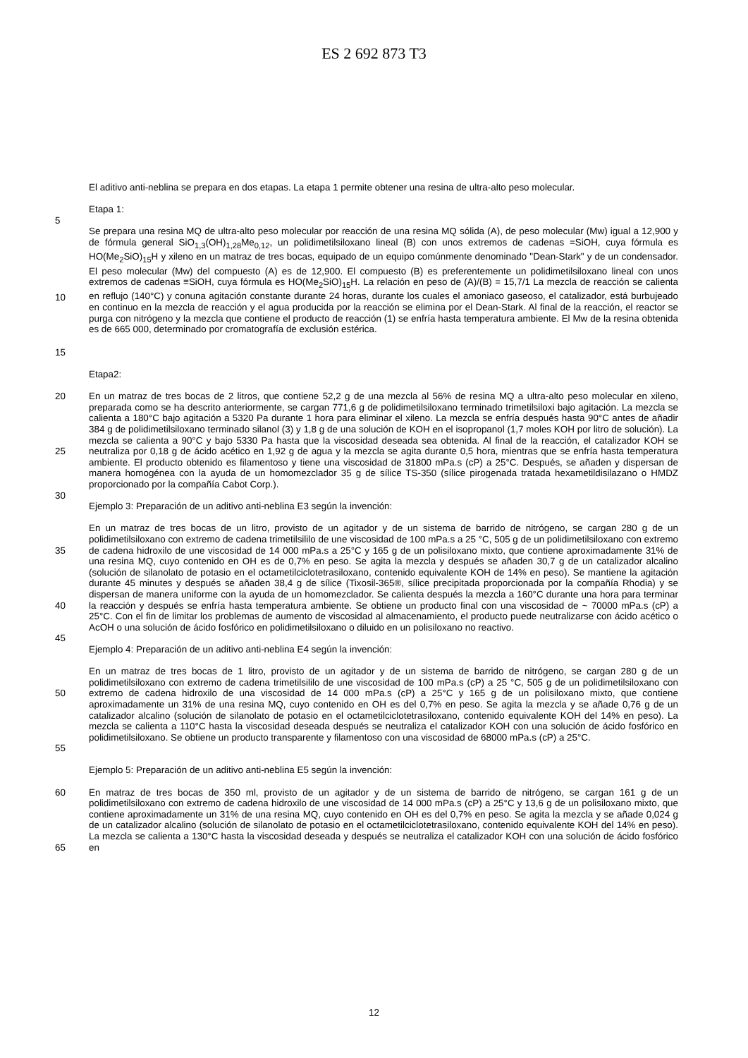ES 2 692 873 T3
El aditivo anti-neblina se prepara en dos etapas. La etapa 1 permite obtener una resina de ultra-alto peso molecular.
Etapa 1:
5
10
15
Se prepara una resina MQ de ultra-alto peso molecular por reacción de una resina MQ sólida (A), de peso molecular (Mw) igual a 12,900 y de fórmula general SiO<sub>1,3</sub>(OH)<sub>1,28</sub>Me<sub>0,12</sub>, un polidimetilsiloxano lineal (B) con unos extremos de cadenas =SiOH, cuya fórmula es HO(Me<sub>2</sub>SiO)<sub>15</sub>H y xileno en un matraz de tres bocas, equipado de un equipo comúnmente denominado "Dean-Stark" y de un condensador. El peso molecular (Mw) del compuesto (A) es de 12,900. El compuesto (B) es preferentemente un polidimetilsiloxano lineal con unos extremos de cadenas ≡SiOH, cuya fórmula es HO(Me<sub>2</sub>SiO)<sub>15</sub>H. La relación en peso de (A)/(B) = 15,7/1 La mezcla de reacción se calienta en reflujo (140°C) y conuna agitación constante durante 24 horas, durante los cuales el amoniaco gaseoso, el catalizador, está burbujeado en continuo en la mezcla de reacción y el agua producida por la reacción se elimina por el Dean-Stark. Al final de la reacción, el reactor se purga con nitrógeno y la mezcla que contiene el producto de reacción (1) se enfría hasta temperatura ambiente. El Mw de la resina obtenida es de 665 000, determinado por cromatografía de exclusión estérica.
Etapa2:
20
25
En un matraz de tres bocas de 2 litros, que contiene 52,2 g de una mezcla al 56% de resina MQ a ultra-alto peso molecular en xileno, preparada como se ha descrito anteriormente, se cargan 771,6 g de polidimetilsiloxano terminado trimetilsiloxi bajo agitación. La mezcla se calienta a 180°C bajo agitación a 5320 Pa durante 1 hora para eliminar el xileno. La mezcla se enfría después hasta 90°C antes de añadir 384 g de polidimetilsiloxano terminado silanol (3) y 1,8 g de una solución de KOH en el isopropanol (1,7 moles KOH por litro de solución). La mezcla se calienta a 90°C y bajo 5330 Pa hasta que la viscosidad deseada sea obtenida. Al final de la reacción, el catalizador KOH se neutraliza por 0,18 g de ácido acético en 1,92 g de agua y la mezcla se agita durante 0,5 hora, mientras que se enfría hasta temperatura ambiente. El producto obtenido es filamentoso y tiene una viscosidad de 31800 mPa.s (cP) a 25°C. Después, se añaden y dispersan de manera homogénea con la ayuda de un homomezclador 35 g de sílice TS-350 (sílice pirogenada tratada hexametildisilazano o HMDZ proporcionado por la compañía Cabot Corp.).
30
Ejemplo 3: Preparación de un aditivo anti-neblina E3 según la invención:
35
40
En un matraz de tres bocas de un litro, provisto de un agitador y de un sistema de barrido de nitrógeno, se cargan 280 g de un polidimetilsiloxano con extremo de cadena trimetilsililo de une viscosidad de 100 mPa.s a 25 °C, 505 g de un polidimetilsiloxano con extremo de cadena hidroxilo de une viscosidad de 14 000 mPa.s a 25°C y 165 g de un polisiloxano mixto, que contiene aproximadamente 31% de una resina MQ, cuyo contenido en OH es de 0,7% en peso. Se agita la mezcla y después se añaden 30,7 g de un catalizador alcalino (solución de silanolato de potasio en el octametilciclotetrasiloxano, contenido equivalente KOH de 14% en peso). Se mantiene la agitación durante 45 minutes y después se añaden 38,4 g de sílice (Tixosil-365®, sílice precipitada proporcionada por la compañía Rhodia) y se dispersan de manera uniforme con la ayuda de un homomezclador. Se calienta después la mezcla a 160°C durante una hora para terminar la reacción y después se enfría hasta temperatura ambiente. Se obtiene un producto final con una viscosidad de ~ 70000 mPa.s (cP) a 25°C. Con el fin de limitar los problemas de aumento de viscosidad al almacenamiento, el producto puede neutralizarse con ácido acético o AcOH o una solución de ácido fosfórico en polidimetilsiloxano o diluido en un polisiloxano no reactivo.
45
Ejemplo 4: Preparación de un aditivo anti-neblina E4 según la invención:
50
55
En un matraz de tres bocas de 1 litro, provisto de un agitador y de un sistema de barrido de nitrógeno, se cargan 280 g de un polidimetilsiloxano con extremo de cadena trimetilsililo de une viscosidad de 100 mPa.s (cP) a 25 °C, 505 g de un polidimetilsiloxano con extremo de cadena hidroxilo de una viscosidad de 14 000 mPa.s (cP) a 25°C y 165 g de un polisiloxano mixto, que contiene aproximadamente un 31% de una resina MQ, cuyo contenido en OH es del 0,7% en peso. Se agita la mezcla y se añade 0,76 g de un catalizador alcalino (solución de silanolato de potasio en el octametilciclotetrasiloxano, contenido equivalente KOH del 14% en peso). La mezcla se calienta a 110°C hasta la viscosidad deseada después se neutraliza el catalizador KOH con una solución de ácido fosfórico en polidimetilsiloxano. Se obtiene un producto transparente y filamentoso con una viscosidad de 68000 mPa.s (cP) a 25°C.
Ejemplo 5: Preparación de un aditivo anti-neblina E5 según la invención:
60
65
En matraz de tres bocas de 350 ml, provisto de un agitador y de un sistema de barrido de nitrógeno, se cargan 161 g de un polidimetilsiloxano con extremo de cadena hidroxilo de une viscosidad de 14 000 mPa.s (cP) a 25°C y 13,6 g de un polisiloxano mixto, que contiene aproximadamente un 31% de una resina MQ, cuyo contenido en OH es del 0,7% en peso. Se agita la mezcla y se añade 0,024 g de un catalizador alcalino (solución de silanolato de potasio en el octametilciclotetrasiloxano, contenido equivalente KOH del 14% en peso). La mezcla se calienta a 130°C hasta la viscosidad deseada y después se neutraliza el catalizador KOH con una solución de ácido fosfórico en
12